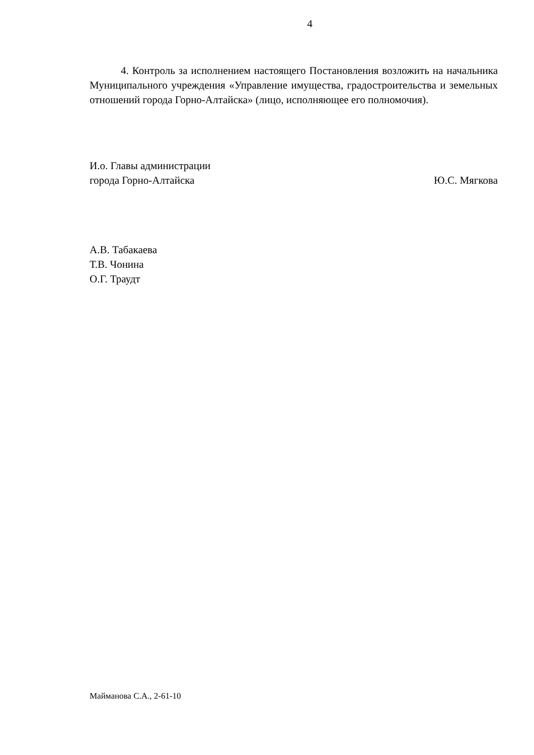4
4. Контроль за исполнением настоящего Постановления возложить на начальника Муниципального учреждения «Управление имущества, градостроительства и земельных отношений города Горно-Алтайска» (лицо, исполняющее его полномочия).
И.о. Главы администрации
города Горно-Алтайска Ю.С. Мягкова
А.В. Табакаева
Т.В. Чонина
О.Г. Траудт
Майманова С.А., 2-61-10